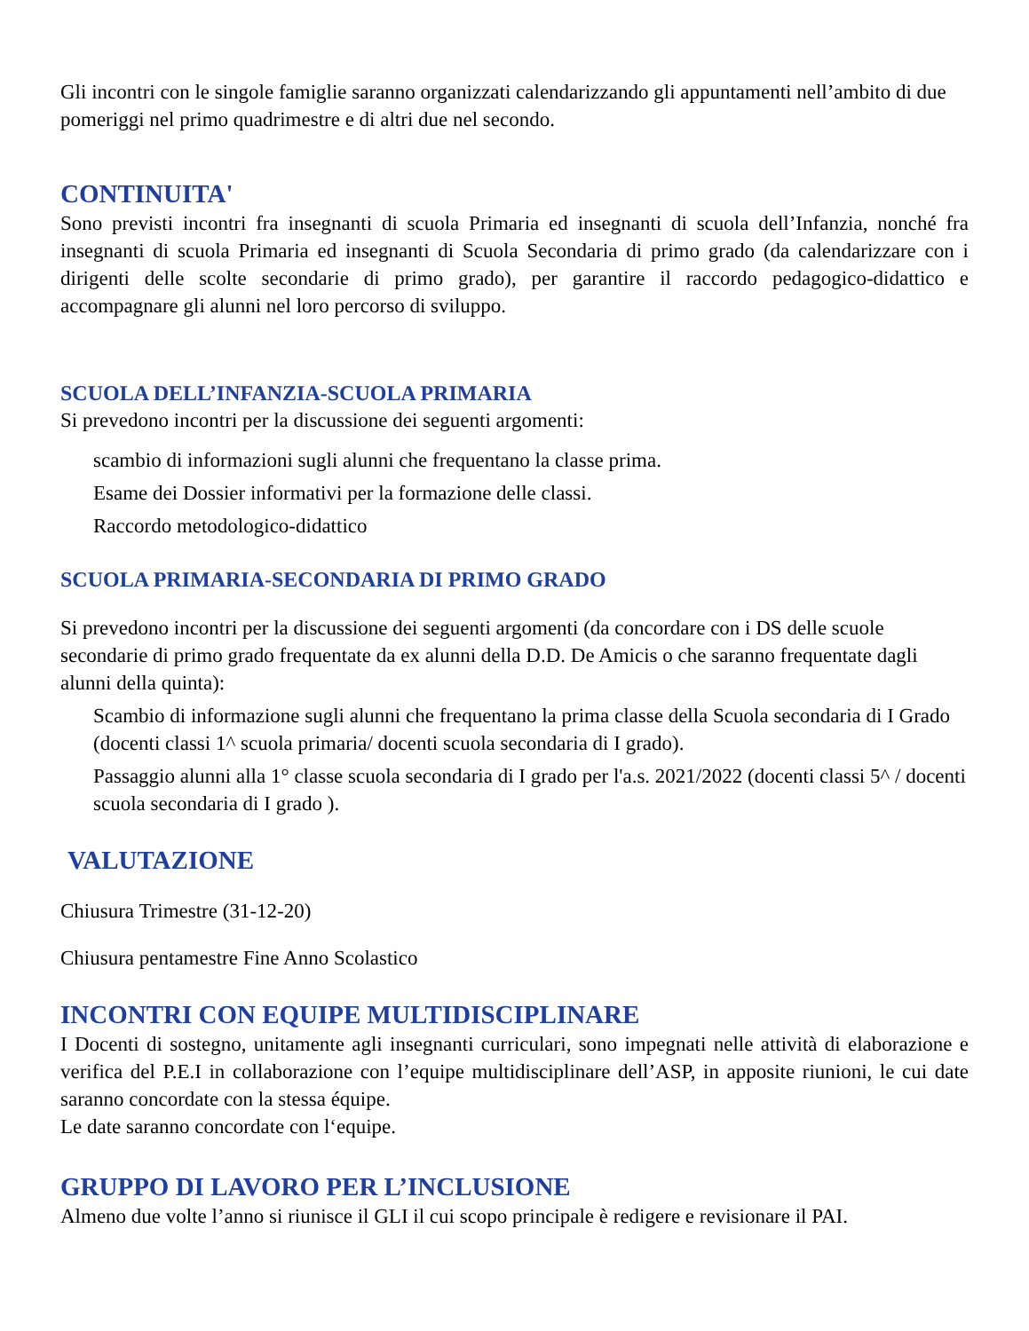Gli incontri con le singole famiglie saranno organizzati calendarizzando gli appuntamenti nell’ambito di due pomeriggi nel primo quadrimestre e di altri due nel secondo.
CONTINUITA'
Sono previsti incontri fra insegnanti di scuola Primaria ed insegnanti di scuola dell’Infanzia, nonché fra insegnanti di scuola Primaria ed insegnanti di Scuola Secondaria di primo grado (da calendarizzare con i dirigenti delle scolte secondarie di primo grado), per garantire il raccordo pedagogico-didattico e accompagnare gli alunni nel loro percorso di sviluppo.
SCUOLA DELL’INFANZIA-SCUOLA PRIMARIA
Si prevedono incontri per la discussione dei seguenti argomenti:
scambio di informazioni sugli alunni che frequentano la classe prima.
Esame dei Dossier informativi per la formazione delle classi.
Raccordo metodologico-didattico
SCUOLA PRIMARIA-SECONDARIA DI PRIMO GRADO
Si prevedono incontri per la discussione dei seguenti argomenti (da concordare con i DS delle scuole secondarie di primo grado frequentate da ex alunni della D.D. De Amicis o che saranno frequentate dagli alunni della quinta):
Scambio di informazione sugli alunni che frequentano la prima classe della Scuola secondaria di I Grado (docenti classi 1^ scuola primaria/ docenti scuola secondaria di I grado).
Passaggio alunni alla 1° classe scuola secondaria di I grado per l'a.s. 2021/2022 (docenti classi 5^ / docenti scuola secondaria di I grado ).
VALUTAZIONE
Chiusura Trimestre (31-12-20)
Chiusura pentamestre Fine Anno Scolastico
INCONTRI CON EQUIPE MULTIDISCIPLINARE
I Docenti di sostegno, unitamente agli insegnanti curriculari, sono impegnati nelle attività di elaborazione e verifica del P.E.I in collaborazione con l’equipe multidisciplinare dell’ASP, in apposite riunioni, le cui date saranno concordate con la stessa équipe.
Le date saranno concordate con l‘equipe.
GRUPPO DI LAVORO PER L’INCLUSIONE
Almeno due volte l’anno si riunisce il GLI il cui scopo principale è redigere e revisionare il PAI.